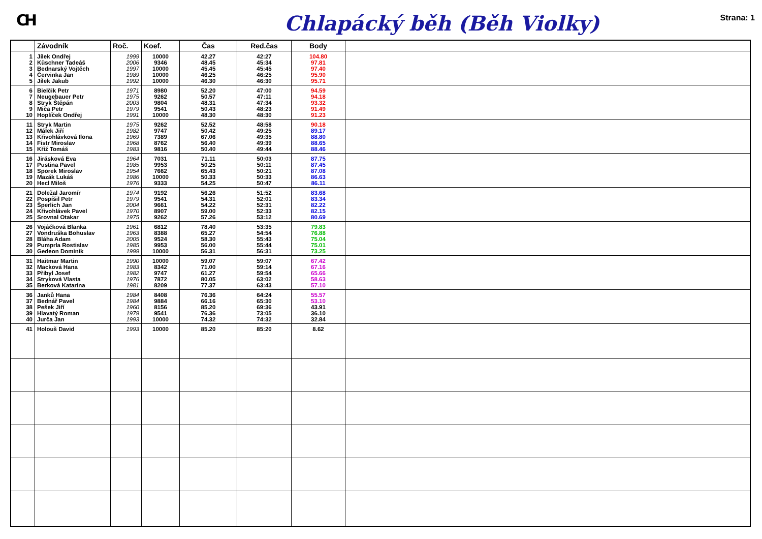CH
Chlapácký běh (Běh Violky)
Strana: 1
| | Závodník | Roč. | Koef. | Čas | Red.čas | Body | |
| --- | --- | --- | --- | --- | --- | --- | --- |
| 1 | Jílek Ondřej | 1999 | 10000 | 42.27 | 42:27 | 104.80 | |
| 2 | Küschner Tadeáš | 2006 | 9346 | 48.45 | 45:34 | 97.81 | |
| 3 | Bednarský Vojtěch | 1997 | 10000 | 45.45 | 45:45 | 97.40 | |
| 4 | Červinka Jan | 1989 | 10000 | 46.25 | 46:25 | 95.90 | |
| 5 | Jílek Jakub | 1992 | 10000 | 46.30 | 46:30 | 95.71 | |
| 6 | Bielčik Petr | 1971 | 8980 | 52.20 | 47:00 | 94.59 | |
| 7 | Neugebauer Petr | 1975 | 9262 | 50.57 | 47:11 | 94.18 | |
| 8 | Stryk Štěpán | 2003 | 9804 | 48.31 | 47:34 | 93.32 | |
| 9 | Miča Petr | 1979 | 9541 | 50.43 | 48:23 | 91.49 | |
| 10 | Hoplíček Ondřej | 1991 | 10000 | 48.30 | 48:30 | 91.23 | |
| 11 | Stryk Martin | 1975 | 9262 | 52.52 | 48:58 | 90.18 | |
| 12 | Málek Jiří | 1982 | 9747 | 50.42 | 49:25 | 89.17 | |
| 13 | Křivohlávková Ilona | 1969 | 7389 | 67.06 | 49:35 | 88.80 | |
| 14 | Fistr Miroslav | 1968 | 8762 | 56.40 | 49:39 | 88.65 | |
| 15 | Kříž Tomáš | 1983 | 9816 | 50.40 | 49:44 | 88.46 | |
| 16 | Jirásková Eva | 1964 | 7031 | 71.11 | 50:03 | 87.75 | |
| 17 | Pustina Pavel | 1985 | 9953 | 50.25 | 50:11 | 87.45 | |
| 18 | Sporek Miroslav | 1954 | 7662 | 65.43 | 50:21 | 87.08 | |
| 19 | Mazák Lukáš | 1986 | 10000 | 50.33 | 50:33 | 86.63 | |
| 20 | Hecl Miloš | 1976 | 9333 | 54.25 | 50:47 | 86.11 | |
| 21 | Doležal Jaromír | 1974 | 9192 | 56.26 | 51:52 | 83.68 | |
| 22 | Pospíšil Petr | 1979 | 9541 | 54.31 | 52:01 | 83.34 | |
| 23 | Šperlich Jan | 2004 | 9661 | 54.22 | 52:31 | 82.22 | |
| 24 | Křivohlávek Pavel | 1970 | 8907 | 59.00 | 52:33 | 82.15 | |
| 25 | Srovnal Otakar | 1975 | 9262 | 57.26 | 53:12 | 80.69 | |
| 26 | Vojáčková Blanka | 1961 | 6812 | 78.40 | 53:35 | 79.83 | |
| 27 | Vondruška Bohuslav | 1963 | 8388 | 65.27 | 54:54 | 76.88 | |
| 28 | Bláha Adam | 2005 | 9524 | 58.30 | 55:43 | 75.04 | |
| 29 | Pumprla Rostislav | 1985 | 9953 | 56.00 | 55:44 | 75.01 | |
| 30 | Gedeon Dominik | 1999 | 10000 | 56.31 | 56:31 | 73.25 | |
| 31 | Haitmar Martin | 1990 | 10000 | 59.07 | 59:07 | 67.42 | |
| 32 | Macková Hana | 1983 | 8342 | 71.00 | 59:14 | 67.16 | |
| 33 | Přibyl Josef | 1982 | 9747 | 61.27 | 59:54 | 65.66 | |
| 34 | Stryková Vlasta | 1976 | 7872 | 80.05 | 63:02 | 58.63 | |
| 35 | Berková Katarína | 1981 | 8209 | 77.37 | 63:43 | 57.10 | |
| 36 | Janků Hana | 1984 | 8408 | 76.36 | 64:24 | 55.57 | |
| 37 | Bednář Pavel | 1984 | 9884 | 66.16 | 65:30 | 53.10 | |
| 38 | Pešek Jiří | 1960 | 8156 | 85.20 | 69:36 | 43.91 | |
| 39 | Hlavatý Roman | 1979 | 9541 | 76.36 | 73:05 | 36.10 | |
| 40 | Jurča Jan | 1993 | 10000 | 74.32 | 74:32 | 32.84 | |
| 41 | Holouš David | 1993 | 10000 | 85.20 | 85:20 | 8.62 | |